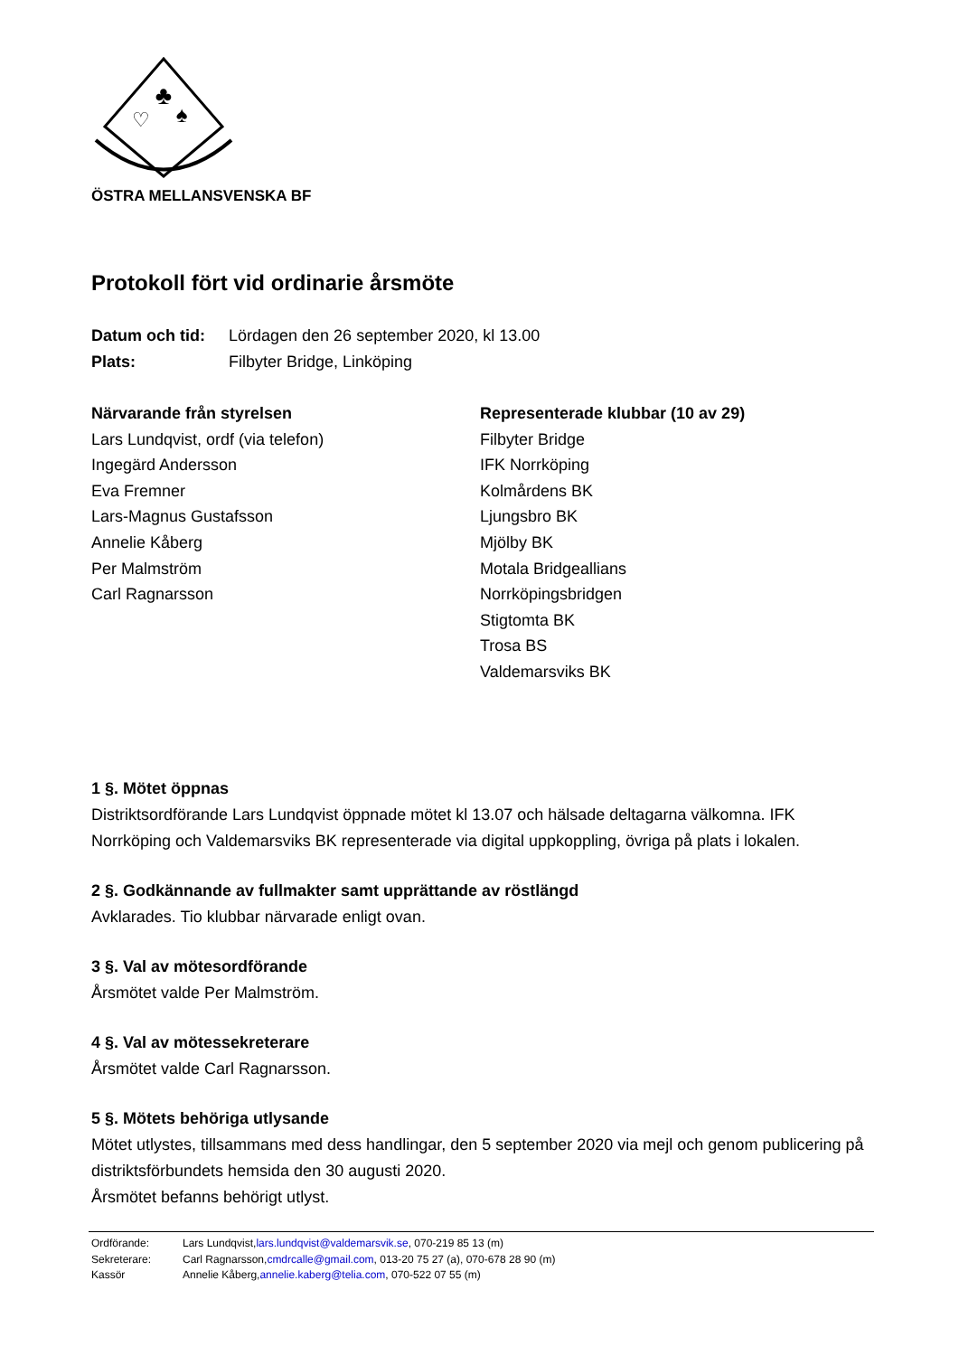♣
♡
♠
ÖSTRA MELLANSVENSKA BF
Protokoll fört vid ordinarie årsmöte
Datum och tid: Lördagen den 26 september 2020, kl 13.00
Plats: Filbyter Bridge, Linköping
Närvarande från styrelsen
Lars Lundqvist, ordf (via telefon)
Ingegärd Andersson
Eva Fremner
Lars-Magnus Gustafsson
Annelie Kåberg
Per Malmström
Carl Ragnarsson
Representerade klubbar (10 av 29)
Filbyter Bridge
IFK Norrköping
Kolmårdens BK
Ljungsbro BK
Mjölby BK
Motala Bridgeallians
Norrköpingsbridgen
Stigtomta BK
Trosa BS
Valdemarsviks BK
1 §. Mötet öppnas
Distriktsordförande Lars Lundqvist öppnade mötet kl 13.07 och hälsade deltagarna välkomna. IFK Norrköping och Valdemarsviks BK representerade via digital uppkoppling, övriga på plats i lokalen.
2 §. Godkännande av fullmakter samt upprättande av röstlängd
Avklarades. Tio klubbar närvarade enligt ovan.
3 §. Val av mötesordförande
Årsmötet valde Per Malmström.
4 §. Val av mötessekreterare
Årsmötet valde Carl Ragnarsson.
5 §. Mötets behöriga utlysande
Mötet utlystes, tillsammans med dess handlingar, den 5 september 2020 via mejl och genom publicering på distriktsförbundets hemsida den 30 augusti 2020.
Årsmötet befanns behörigt utlyst.
Ordförande: Lars Lundqvist, lars.lundqvist@valdemarsvik.se, 070-219 85 13 (m)
Sekreterare: Carl Ragnarsson, cmdrcalle@gmail.com, 013-20 75 27 (a), 070-678 28 90 (m)
Kassör Annelie Kåberg, annelie.kaberg@telia.com, 070-522 07 55 (m)